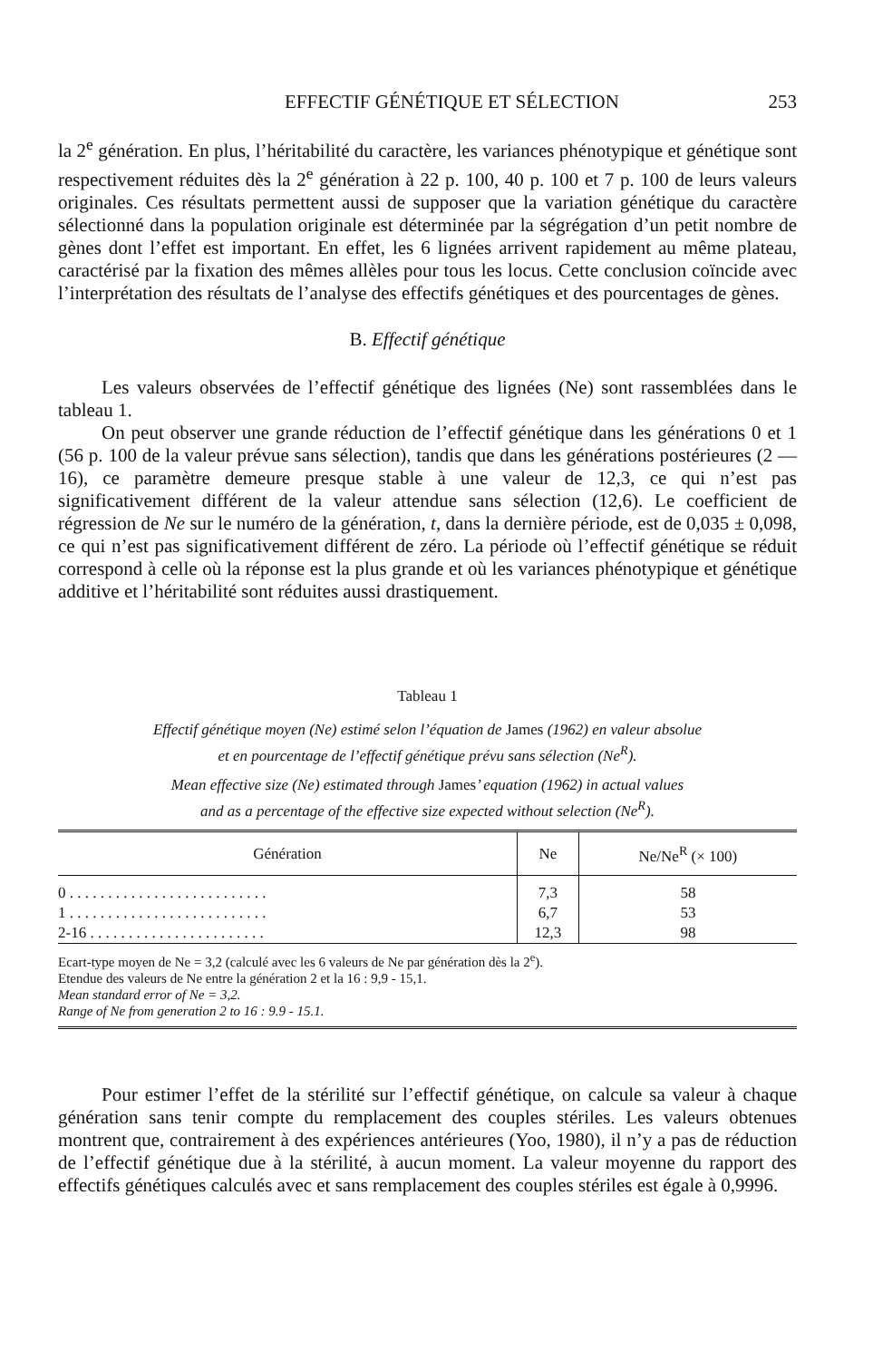EFFECTIF GÉNÉTIQUE ET SÉLECTION 253
la 2<sup>e</sup> génération. En plus, l’héritabilité du caractère, les variances phénotypique et génétique sont respectivement réduites dès la 2<sup>e</sup> génération à 22 p. 100, 40 p. 100 et 7 p. 100 de leurs valeurs originales. Ces résultats permettent aussi de supposer que la variation génétique du caractère sélectionné dans la population originale est déterminée par la ségrégation d’un petit nombre de gènes dont l’effet est important. En effet, les 6 lignées arrivent rapidement au même plateau, caractérisé par la fixation des mêmes allèles pour tous les locus. Cette conclusion coïncide avec l’interprétation des résultats de l’analyse des effectifs génétiques et des pourcentages de gènes.
B. Effectif génétique
Les valeurs observées de l’effectif génétique des lignées (Ne) sont rassemblées dans le tableau 1.
On peut observer une grande réduction de l’effectif génétique dans les générations 0 et 1 (56 p. 100 de la valeur prévue sans sélection), tandis que dans les générations postérieures (2 — 16), ce paramètre demeure presque stable à une valeur de 12,3, ce qui n’est pas significativement différent de la valeur attendue sans sélection (12,6). Le coefficient de régression de Ne sur le numéro de la génération, t, dans la dernière période, est de 0,035 ± 0,098, ce qui n’est pas significativement différent de zéro. La période où l’effectif génétique se réduit correspond à celle où la réponse est la plus grande et où les variances phénotypique et génétique additive et l’héritabilité sont réduites aussi drastiquement.
Tableau 1
Effectif génétique moyen (Ne) estimé selon l’équation de James (1962) en valeur absolue
et en pourcentage de l’effectif génétique prévu sans sélection (Ne<sup>R</sup>).
Mean effective size (Ne) estimated through James’ equation (1962) in actual values
and as a percentage of the effective size expected without selection (Ne<sup>R</sup>).
| Génération | Ne | Ne/Ne<sup>R</sup> (× 100) |
| --- | --- | --- |
| 0 . . . . . . . . . . . . . . . . . . . . . . . . . . | 7,3 | 58 |
| 1 . . . . . . . . . . . . . . . . . . . . . . . . . . | 6,7 | 53 |
| 2-16 . . . . . . . . . . . . . . . . . . . . . . . | 12,3 | 98 |
Ecart-type moyen de Ne = 3,2 (calculé avec les 6 valeurs de Ne par génération dès la 2<sup>e</sup>).
Etendue des valeurs de Ne entre la génération 2 et la 16 : 9,9 - 15,1.
Mean standard error of Ne = 3,2.
Range of Ne from generation 2 to 16 : 9.9 - 15.1.
Pour estimer l’effet de la stérilité sur l’effectif génétique, on calcule sa valeur à chaque génération sans tenir compte du remplacement des couples stériles. Les valeurs obtenues montrent que, contrairement à des expériences antérieures (Yoo, 1980), il n’y a pas de réduction de l’effectif génétique due à la stérilité, à aucun moment. La valeur moyenne du rapport des effectifs génétiques calculés avec et sans remplacement des couples stériles est égale à 0,9996.